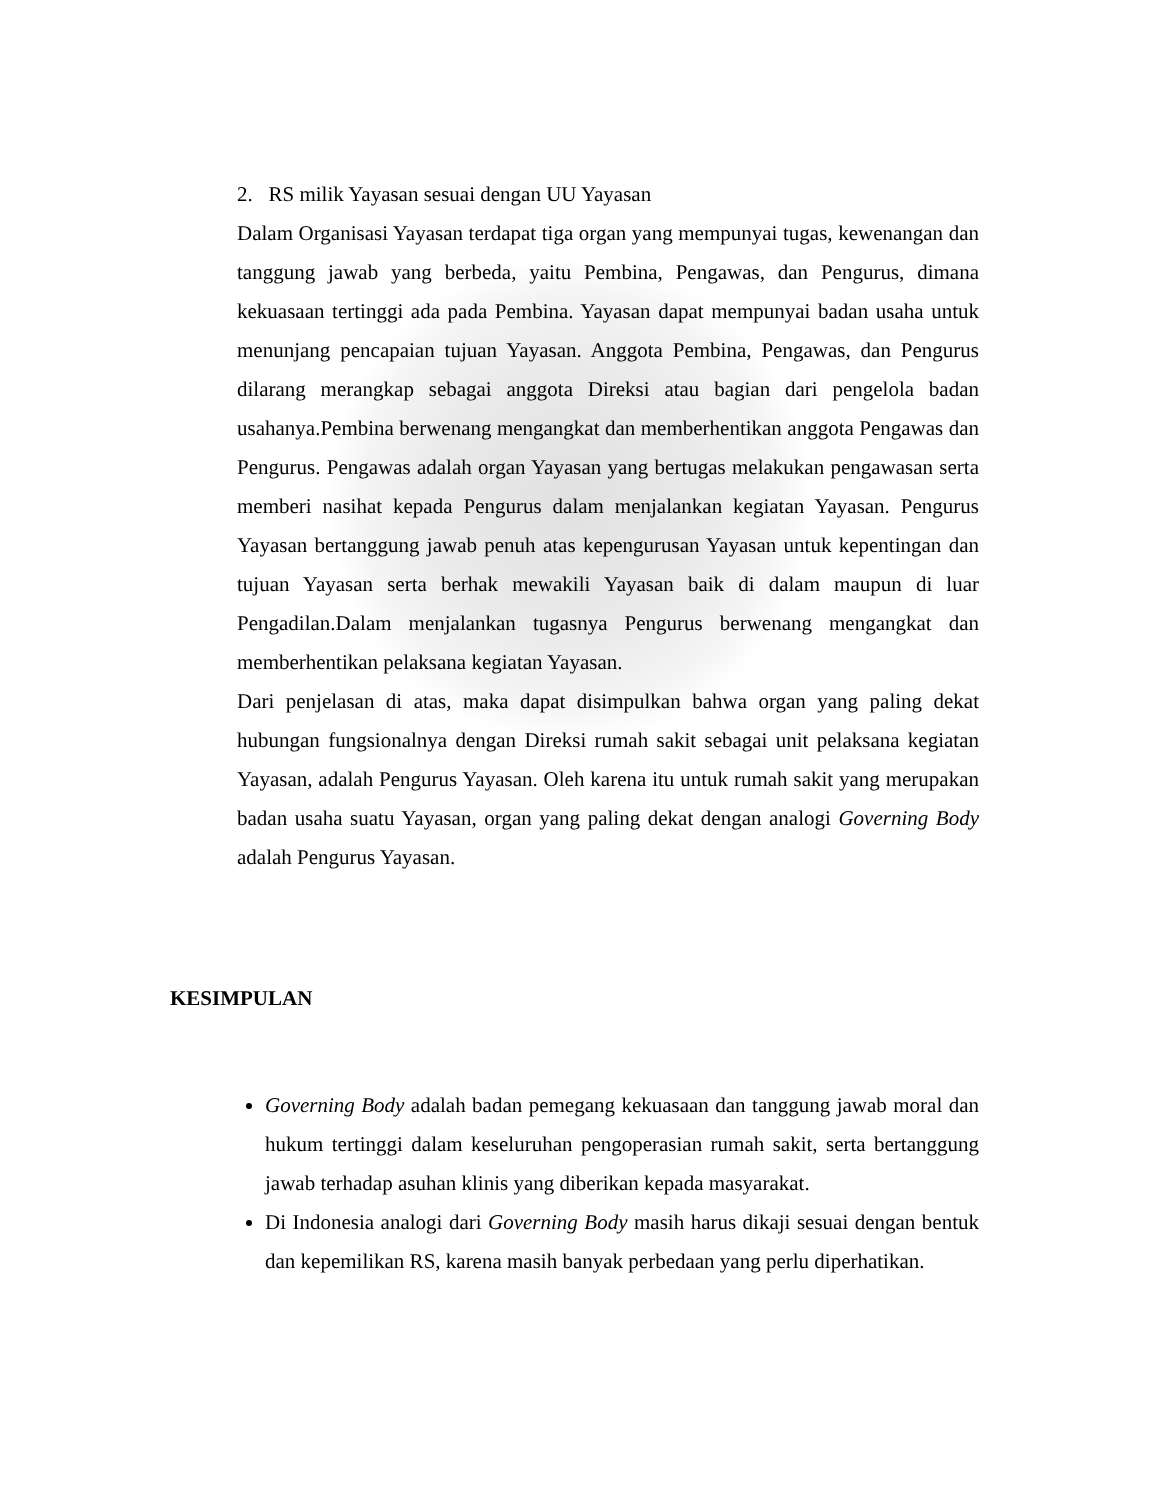2. RS milik Yayasan sesuai dengan UU Yayasan
Dalam Organisasi Yayasan terdapat tiga organ yang mempunyai tugas, kewenangan dan tanggung jawab yang berbeda, yaitu Pembina, Pengawas, dan Pengurus, dimana kekuasaan tertinggi ada pada Pembina. Yayasan dapat mempunyai badan usaha untuk menunjang pencapaian tujuan Yayasan. Anggota Pembina, Pengawas, dan Pengurus dilarang merangkap sebagai anggota Direksi atau bagian dari pengelola badan usahanya.Pembina berwenang mengangkat dan memberhentikan anggota Pengawas dan Pengurus. Pengawas adalah organ Yayasan yang bertugas melakukan pengawasan serta memberi nasihat kepada Pengurus dalam menjalankan kegiatan Yayasan. Pengurus Yayasan bertanggung jawab penuh atas kepengurusan Yayasan untuk kepentingan dan tujuan Yayasan serta berhak mewakili Yayasan baik di dalam maupun di luar Pengadilan.Dalam menjalankan tugasnya Pengurus berwenang mengangkat dan memberhentikan pelaksana kegiatan Yayasan.
Dari penjelasan di atas, maka dapat disimpulkan bahwa organ yang paling dekat hubungan fungsionalnya dengan Direksi rumah sakit sebagai unit pelaksana kegiatan Yayasan, adalah Pengurus Yayasan. Oleh karena itu untuk rumah sakit yang merupakan badan usaha suatu Yayasan, organ yang paling dekat dengan analogi Governing Body adalah Pengurus Yayasan.
KESIMPULAN
Governing Body adalah badan pemegang kekuasaan dan tanggung jawab moral dan hukum tertinggi dalam keseluruhan pengoperasian rumah sakit, serta bertanggung jawab terhadap asuhan klinis yang diberikan kepada masyarakat.
Di Indonesia analogi dari Governing Body masih harus dikaji sesuai dengan bentuk dan kepemilikan RS, karena masih banyak perbedaan yang perlu diperhatikan.